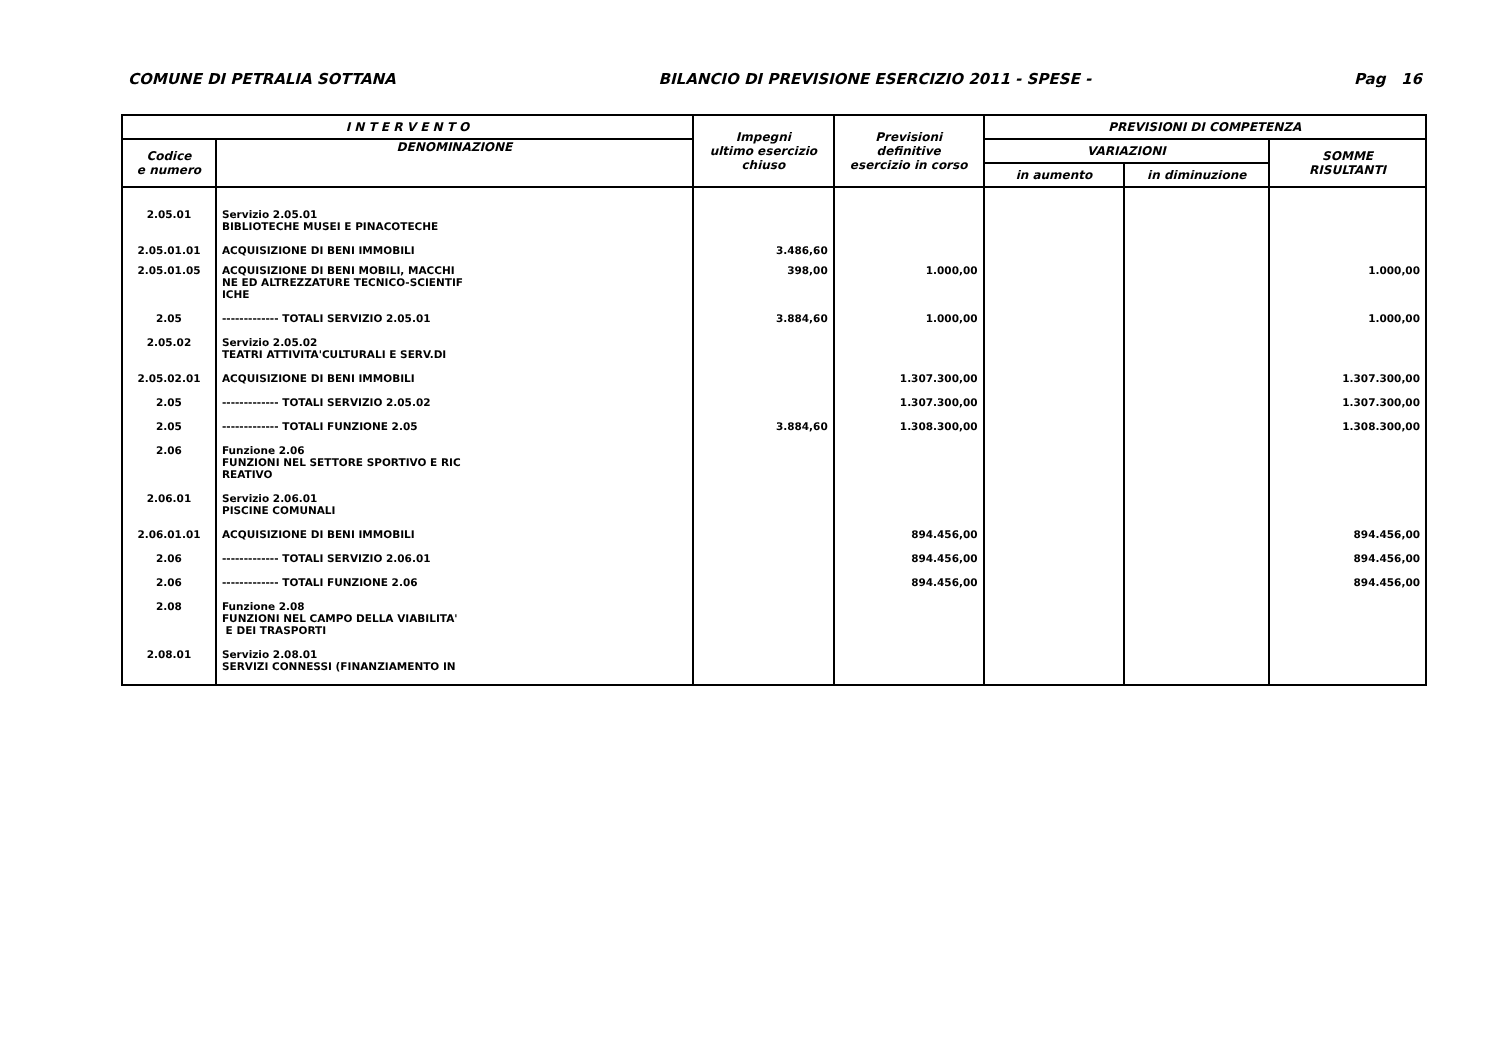COMUNE DI PETRALIA SOTTANA BILANCIO DI PREVISIONE ESERCIZIO 2011 - SPESE - Pag 16
| I N T E R V E N T O | | Impegni ultimo esercizio chiuso | Previsioni definitive esercizio in corso | PREVISIONI DI COMPETENZA | | |
| --- | --- | --- | --- | --- | --- | --- |
| Codice e numero | DENOMINAZIONE | | | VARIAZIONI | | SOMME RISULTANTI |
| | | | | in aumento | in diminuzione | |
| 2.05.01 | Servizio 2.05.01 BIBLIOTECHE MUSEI E PINACOTECHE | | | | | |
| 2.05.01.01 | ACQUISIZIONE DI BENI IMMOBILI | 3.486,60 | | | | |
| 2.05.01.05 | ACQUISIZIONE DI BENI MOBILI, MACCHI NE ED ALTREZZATURE TECNICO-SCIENTIF ICHE | 398,00 | 1.000,00 | | | 1.000,00 |
| 2.05 | ------------- TOTALI SERVIZIO 2.05.01 | 3.884,60 | 1.000,00 | | | 1.000,00 |
| 2.05.02 | Servizio 2.05.02 TEATRI ATTIVITA'CULTURALI E SERV.DI | | | | | |
| 2.05.02.01 | ACQUISIZIONE DI BENI IMMOBILI | | 1.307.300,00 | | | 1.307.300,00 |
| 2.05 | ------------- TOTALI SERVIZIO 2.05.02 | | 1.307.300,00 | | | 1.307.300,00 |
| 2.05 | ------------- TOTALI FUNZIONE 2.05 | 3.884,60 | 1.308.300,00 | | | 1.308.300,00 |
| 2.06 | Funzione 2.06 FUNZIONI NEL SETTORE SPORTIVO E RIC REATIVO | | | | | |
| 2.06.01 | Servizio 2.06.01 PISCINE COMUNALI | | | | | |
| 2.06.01.01 | ACQUISIZIONE DI BENI IMMOBILI | | 894.456,00 | | | 894.456,00 |
| 2.06 | ------------- TOTALI SERVIZIO 2.06.01 | | 894.456,00 | | | 894.456,00 |
| 2.06 | ------------- TOTALI FUNZIONE 2.06 | | 894.456,00 | | | 894.456,00 |
| 2.08 | Funzione 2.08 FUNZIONI NEL CAMPO DELLA VIABILITA' E DEI TRASPORTI | | | | | |
| 2.08.01 | Servizio 2.08.01 SERVIZI CONNESSI (FINANZIAMENTO IN | | | | | |